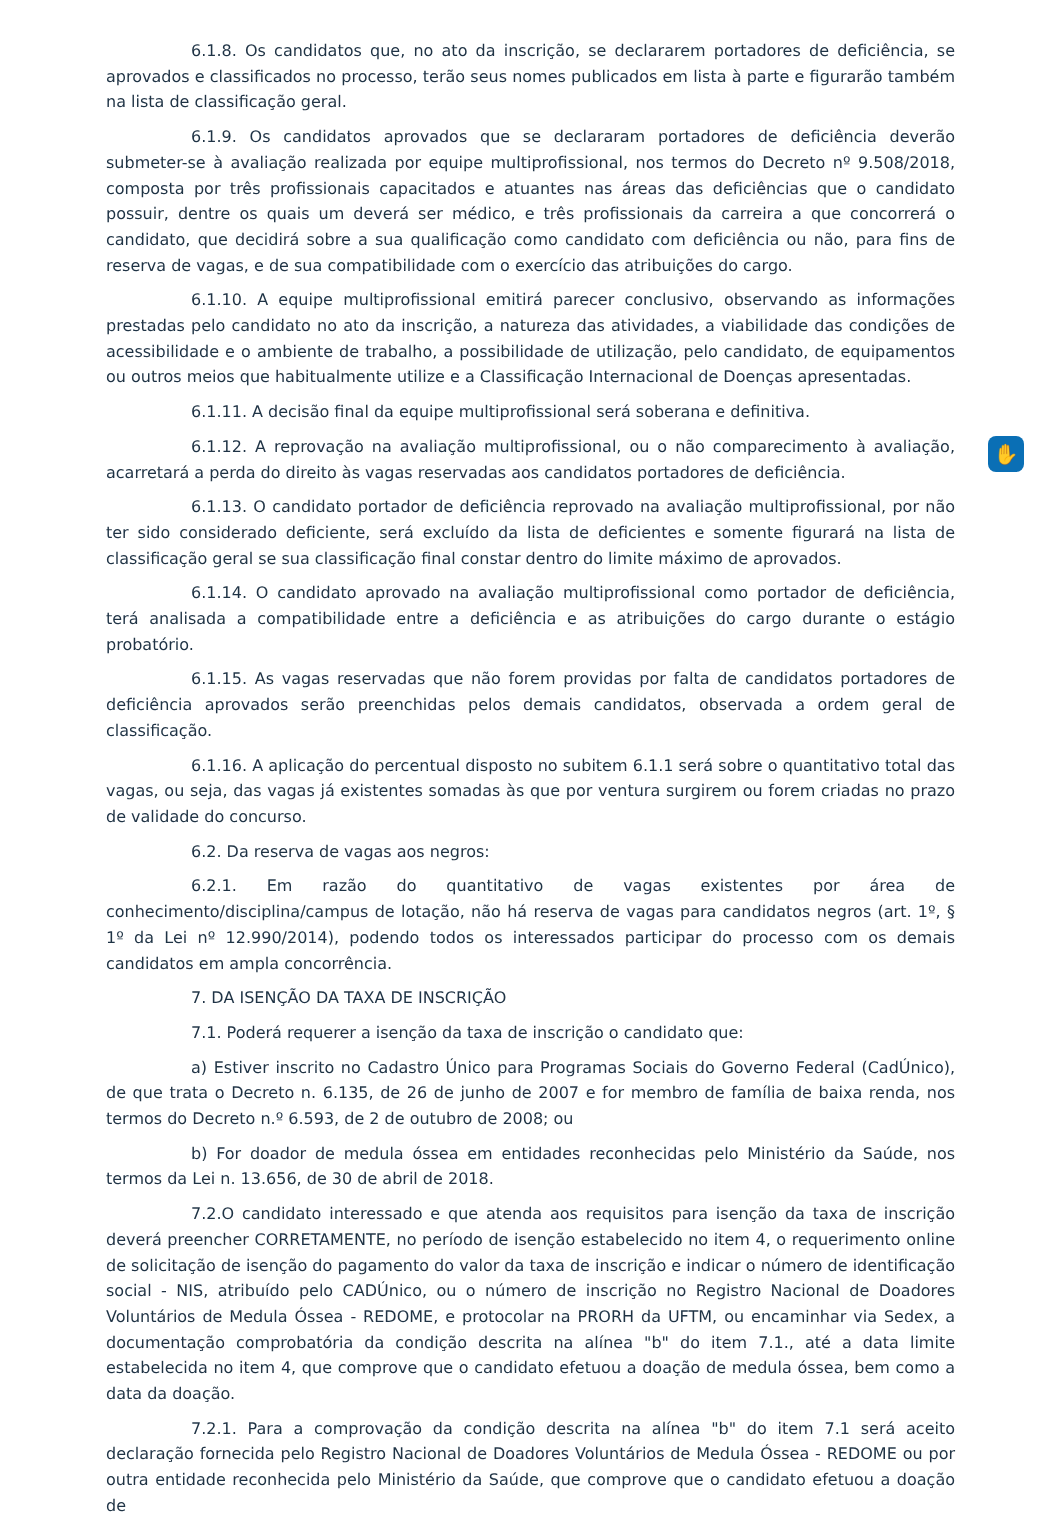✋
6.1.8. Os candidatos que, no ato da inscrição, se declararem portadores de deficiência, se aprovados e classificados no processo, terão seus nomes publicados em lista à parte e figurarão também na lista de classificação geral.
6.1.9. Os candidatos aprovados que se declararam portadores de deficiência deverão submeter-se à avaliação realizada por equipe multiprofissional, nos termos do Decreto nº 9.508/2018, composta por três profissionais capacitados e atuantes nas áreas das deficiências que o candidato possuir, dentre os quais um deverá ser médico, e três profissionais da carreira a que concorrerá o candidato, que decidirá sobre a sua qualificação como candidato com deficiência ou não, para fins de reserva de vagas, e de sua compatibilidade com o exercício das atribuições do cargo.
6.1.10. A equipe multiprofissional emitirá parecer conclusivo, observando as informações prestadas pelo candidato no ato da inscrição, a natureza das atividades, a viabilidade das condições de acessibilidade e o ambiente de trabalho, a possibilidade de utilização, pelo candidato, de equipamentos ou outros meios que habitualmente utilize e a Classificação Internacional de Doenças apresentadas.
6.1.11. A decisão final da equipe multiprofissional será soberana e definitiva.
6.1.12. A reprovação na avaliação multiprofissional, ou o não comparecimento à avaliação, acarretará a perda do direito às vagas reservadas aos candidatos portadores de deficiência.
6.1.13. O candidato portador de deficiência reprovado na avaliação multiprofissional, por não ter sido considerado deficiente, será excluído da lista de deficientes e somente figurará na lista de classificação geral se sua classificação final constar dentro do limite máximo de aprovados.
6.1.14. O candidato aprovado na avaliação multiprofissional como portador de deficiência, terá analisada a compatibilidade entre a deficiência e as atribuições do cargo durante o estágio probatório.
6.1.15. As vagas reservadas que não forem providas por falta de candidatos portadores de deficiência aprovados serão preenchidas pelos demais candidatos, observada a ordem geral de classificação.
6.1.16. A aplicação do percentual disposto no subitem 6.1.1 será sobre o quantitativo total das vagas, ou seja, das vagas já existentes somadas às que por ventura surgirem ou forem criadas no prazo de validade do concurso.
6.2. Da reserva de vagas aos negros:
6.2.1. Em razão do quantitativo de vagas existentes por área de conhecimento/disciplina/campus de lotação, não há reserva de vagas para candidatos negros (art. 1º, § 1º da Lei nº 12.990/2014), podendo todos os interessados participar do processo com os demais candidatos em ampla concorrência.
7. DA ISENÇÃO DA TAXA DE INSCRIÇÃO
7.1. Poderá requerer a isenção da taxa de inscrição o candidato que:
a) Estiver inscrito no Cadastro Único para Programas Sociais do Governo Federal (CadÚnico), de que trata o Decreto n. 6.135, de 26 de junho de 2007 e for membro de família de baixa renda, nos termos do Decreto n.º 6.593, de 2 de outubro de 2008; ou
b) For doador de medula óssea em entidades reconhecidas pelo Ministério da Saúde, nos termos da Lei n. 13.656, de 30 de abril de 2018.
7.2.O candidato interessado e que atenda aos requisitos para isenção da taxa de inscrição deverá preencher CORRETAMENTE, no período de isenção estabelecido no item 4, o requerimento online de solicitação de isenção do pagamento do valor da taxa de inscrição e indicar o número de identificação social - NIS, atribuído pelo CADÚnico, ou o número de inscrição no Registro Nacional de Doadores Voluntários de Medula Óssea - REDOME, e protocolar na PRORH da UFTM, ou encaminhar via Sedex, a documentação comprobatória da condição descrita na alínea "b" do item 7.1., até a data limite estabelecida no item 4, que comprove que o candidato efetuou a doação de medula óssea, bem como a data da doação.
7.2.1. Para a comprovação da condição descrita na alínea "b" do item 7.1 será aceito declaração fornecida pelo Registro Nacional de Doadores Voluntários de Medula Óssea - REDOME ou por outra entidade reconhecida pelo Ministério da Saúde, que comprove que o candidato efetuou a doação de